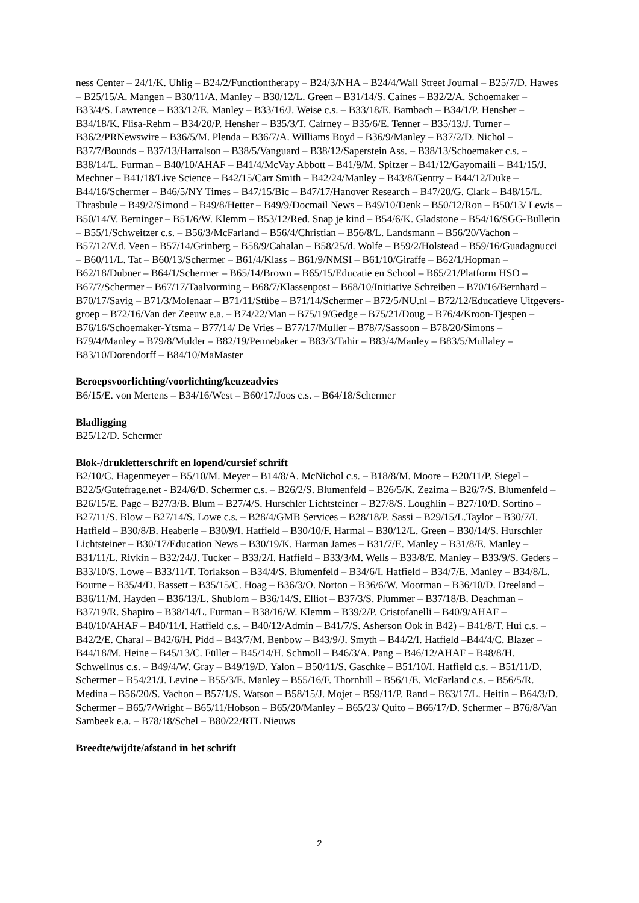ness Center – 24/1/K. Uhlig – B24/2/Functiontherapy – B24/3/NHA – B24/4/Wall Street Journal – B25/7/D. Hawes – B25/15/A. Mangen – B30/11/A. Manley – B30/12/L. Green – B31/14/S. Caines – B32/2/A. Schoemaker – B33/4/S. Lawrence – B33/12/E. Manley – B33/16/J. Weise c.s. – B33/18/E. Bambach – B34/1/P. Hensher – B34/18/K. Flisa-Rehm – B34/20/P. Hensher – B35/3/T. Cairney – B35/6/E. Tenner – B35/13/J. Turner – B36/2/PRNewswire – B36/5/M. Plenda – B36/7/A. Williams Boyd – B36/9/Manley – B37/2/D. Nichol – B37/7/Bounds – B37/13/Harralson – B38/5/Vanguard – B38/12/Saperstein Ass. – B38/13/Schoemaker c.s. – B38/14/L. Furman – B40/10/AHAF – B41/4/McVay Abbott – B41/9/M. Spitzer – B41/12/Gayomaili – B41/15/J. Mechner – B41/18/Live Science – B42/15/Carr Smith – B42/24/Manley – B43/8/Gentry – B44/12/Duke – B44/16/Schermer – B46/5/NY Times – B47/15/Bic – B47/17/Hanover Research – B47/20/G. Clark – B48/15/L. Thrasbule – B49/2/Simond – B49/8/Hetter – B49/9/Docmail News – B49/10/Denk – B50/12/Ron – B50/13/ Lewis – B50/14/V. Berninger – B51/6/W. Klemm – B53/12/Red. Snap je kind – B54/6/K. Gladstone – B54/16/SGG-Bulletin – B55/1/Schweitzer c.s. – B56/3/McFarland – B56/4/Christian – B56/8/L. Landsmann – B56/20/Vachon – B57/12/V.d. Veen – B57/14/Grinberg – B58/9/Cahalan – B58/25/d. Wolfe – B59/2/Holstead – B59/16/Guadagnucci – B60/11/L. Tat – B60/13/Schermer – B61/4/Klass – B61/9/NMSI – B61/10/Giraffe – B62/1/Hopman – B62/18/Dubner – B64/1/Schermer – B65/14/Brown – B65/15/Educatie en School – B65/21/Platform HSO – B67/7/Schermer – B67/17/Taalvorming – B68/7/Klassenpost – B68/10/Initiative Schreiben – B70/16/Bernhard – B70/17/Savig – B71/3/Molenaar – B71/11/Stübe – B71/14/Schermer – B72/5/NU.nl – B72/12/Educatieve Uitgevers-groep – B72/16/Van der Zeeuw e.a. – B74/22/Man – B75/19/Gedge – B75/21/Doug – B76/4/Kroon-Tjespen – B76/16/Schoemaker-Ytsma – B77/14/ De Vries – B77/17/Muller – B78/7/Sassoon – B78/20/Simons – B79/4/Manley – B79/8/Mulder – B82/19/Pennebaker – B83/3/Tahir – B83/4/Manley – B83/5/Mullaley – B83/10/Dorendorff – B84/10/MaMaster
Beroepsvoorlichting/voorlichting/keuzeadvies
B6/15/E. von Mertens – B34/16/West – B60/17/Joos c.s. – B64/18/Schermer
Bladligging
B25/12/D. Schermer
Blok-/drukletterschrift en lopend/cursief schrift
B2/10/C. Hagenmeyer – B5/10/M. Meyer – B14/8/A. McNichol c.s. – B18/8/M. Moore – B20/11/P. Siegel – B22/5/Gutefrage.net - B24/6/D. Schermer c.s. – B26/2/S. Blumenfeld – B26/5/K. Zezima – B26/7/S. Blumenfeld – B26/15/E. Page – B27/3/B. Blum – B27/4/S. Hurschler Lichtsteiner – B27/8/S. Loughlin – B27/10/D. Sortino – B27/11/S. Blow – B27/14/S. Lowe c.s. – B28/4/GMB Services – B28/18/P. Sassi – B29/15/L.Taylor – B30/7/I. Hatfield – B30/8/B. Heaberle – B30/9/I. Hatfield – B30/10/F. Harmal – B30/12/L. Green – B30/14/S. Hurschler Lichtsteiner – B30/17/Education News – B30/19/K. Harman James – B31/7/E. Manley – B31/8/E. Manley – B31/11/L. Rivkin – B32/24/J. Tucker – B33/2/I. Hatfield – B33/3/M. Wells – B33/8/E. Manley – B33/9/S. Geders – B33/10/S. Lowe – B33/11/T. Torlakson – B34/4/S. Blumenfeld – B34/6/I. Hatfield – B34/7/E. Manley – B34/8/L. Bourne – B35/4/D. Bassett – B35/15/C. Hoag – B36/3/O. Norton – B36/6/W. Moorman – B36/10/D. Dreeland – B36/11/M. Hayden – B36/13/L. Shublom – B36/14/S. Elliot – B37/3/S. Plummer – B37/18/B. Deachman – B37/19/R. Shapiro – B38/14/L. Furman – B38/16/W. Klemm – B39/2/P. Cristofanelli – B40/9/AHAF – B40/10/AHAF – B40/11/I. Hatfield c.s. – B40/12/Admin – B41/7/S. Asherson Ook in B42) – B41/8/T. Hui c.s. – B42/2/E. Charal – B42/6/H. Pidd – B43/7/M. Benbow – B43/9/J. Smyth – B44/2/I. Hatfield –B44/4/C. Blazer – B44/18/M. Heine – B45/13/C. Füller – B45/14/H. Schmoll – B46/3/A. Pang – B46/12/AHAF – B48/8/H. Schwellnus c.s. – B49/4/W. Gray – B49/19/D. Yalon – B50/11/S. Gaschke – B51/10/I. Hatfield c.s. – B51/11/D. Schermer – B54/21/J. Levine – B55/3/E. Manley – B55/16/F. Thornhill – B56/1/E. McFarland c.s. – B56/5/R. Medina – B56/20/S. Vachon – B57/1/S. Watson – B58/15/J. Mojet – B59/11/P. Rand – B63/17/L. Heitin – B64/3/D. Schermer – B65/7/Wright – B65/11/Hobson – B65/20/Manley – B65/23/ Quito – B66/17/D. Schermer – B76/8/Van Sambeek e.a. – B78/18/Schel – B80/22/RTL Nieuws
Breedte/wijdte/afstand in het schrift
2